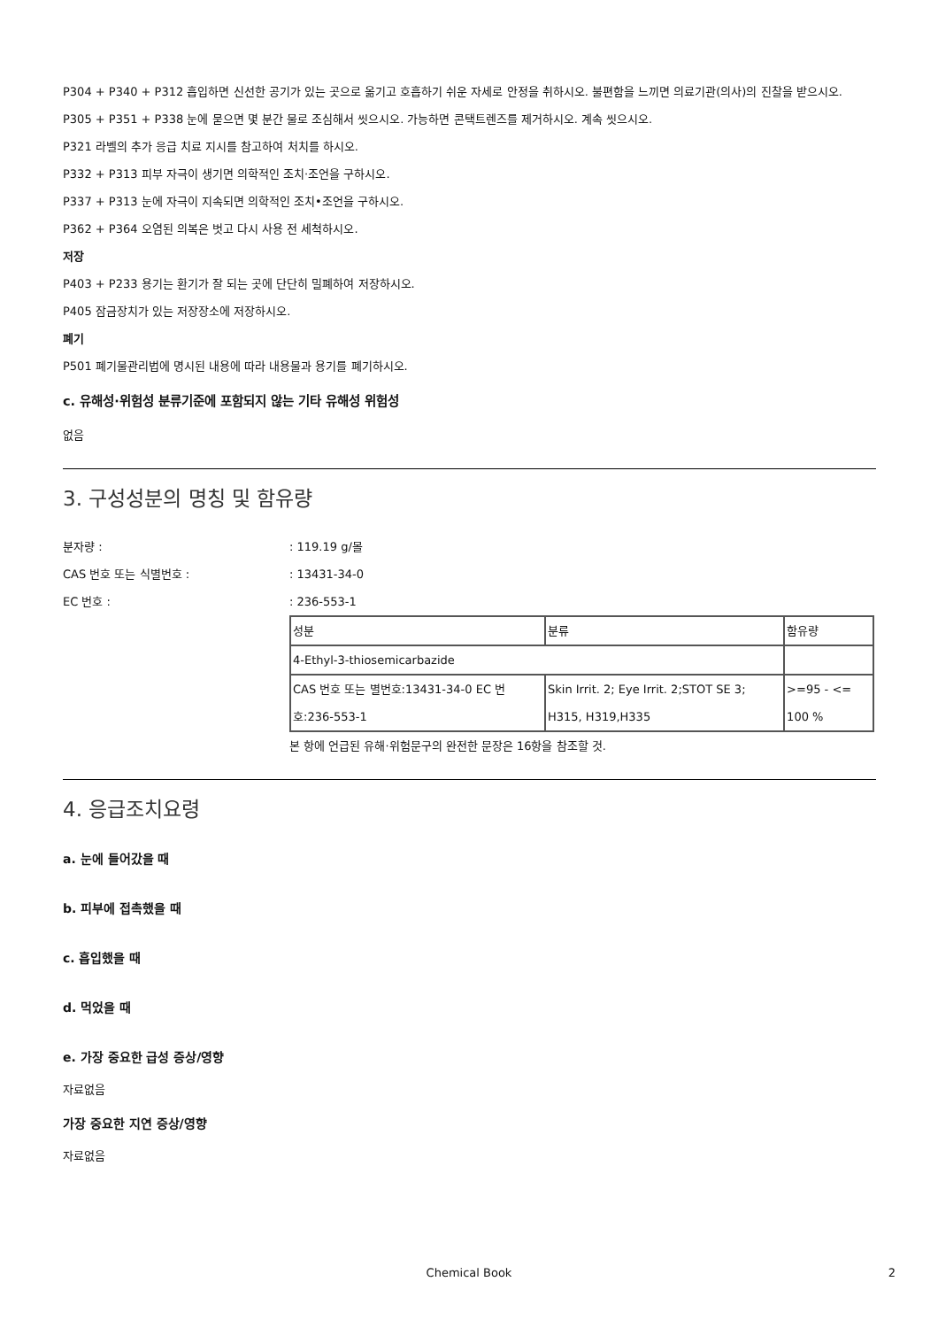P304 + P340 + P312 흡입하면 신선한 공기가 있는 곳으로 옮기고 호흡하기 쉬운 자세로 안정을 취하시오. 불편함을 느끼면 의료기관(의사)의 진찰을 받으시오.
P305 + P351 + P338 눈에 묻으면 몇 분간 물로 조심해서 씻으시오. 가능하면 콘택트렌즈를 제거하시오. 계속 씻으시오.
P321 라벨의 추가 응급 치료 지시를 참고하여 처치를 하시오.
P332 + P313 피부 자극이 생기면 의학적인 조치·조언을 구하시오.
P337 + P313 눈에 자극이 지속되면 의학적인 조치•조언을 구하시오.
P362 + P364 오염된 의복은 벗고 다시 사용 전 세척하시오.
저장
P403 + P233 용기는 환기가 잘 되는 곳에 단단히 밀폐하여 저장하시오.
P405 잠금장치가 있는 저장장소에 저장하시오.
폐기
P501 폐기물관리법에 명시된 내용에 따라 내용물과 용기를 폐기하시오.
c. 유해성·위험성 분류기준에 포함되지 않는 기타 유해성 위험성
없음
3. 구성성분의 명칭 및 함유량
분자량 :: 119.19 g/몰
CAS 번호 또는 식별번호 :: 13431-34-0
EC 번호 :: 236-553-1
| 성분 | 분류 | 함유량 |
| 4-Ethyl-3-thiosemicarbazide | | |
| CAS 번호 또는 별번호:13431-34-0 EC 번호:236-553-1 | Skin Irrit. 2; Eye Irrit. 2;STOT SE 3; H315, H319,H335 | >=95 - <= 100 % |
본 항에 언급된 유해·위험문구의 완전한 문장은 16항을 참조할 것.
4. 응급조치요령
a. 눈에 들어갔을 때
b. 피부에 접촉했을 때
c. 흡입했을 때
d. 먹었을 때
e. 가장 중요한 급성 증상/영향
자료없음
가장 중요한 지연 증상/영향
자료없음
Chemical Book 2